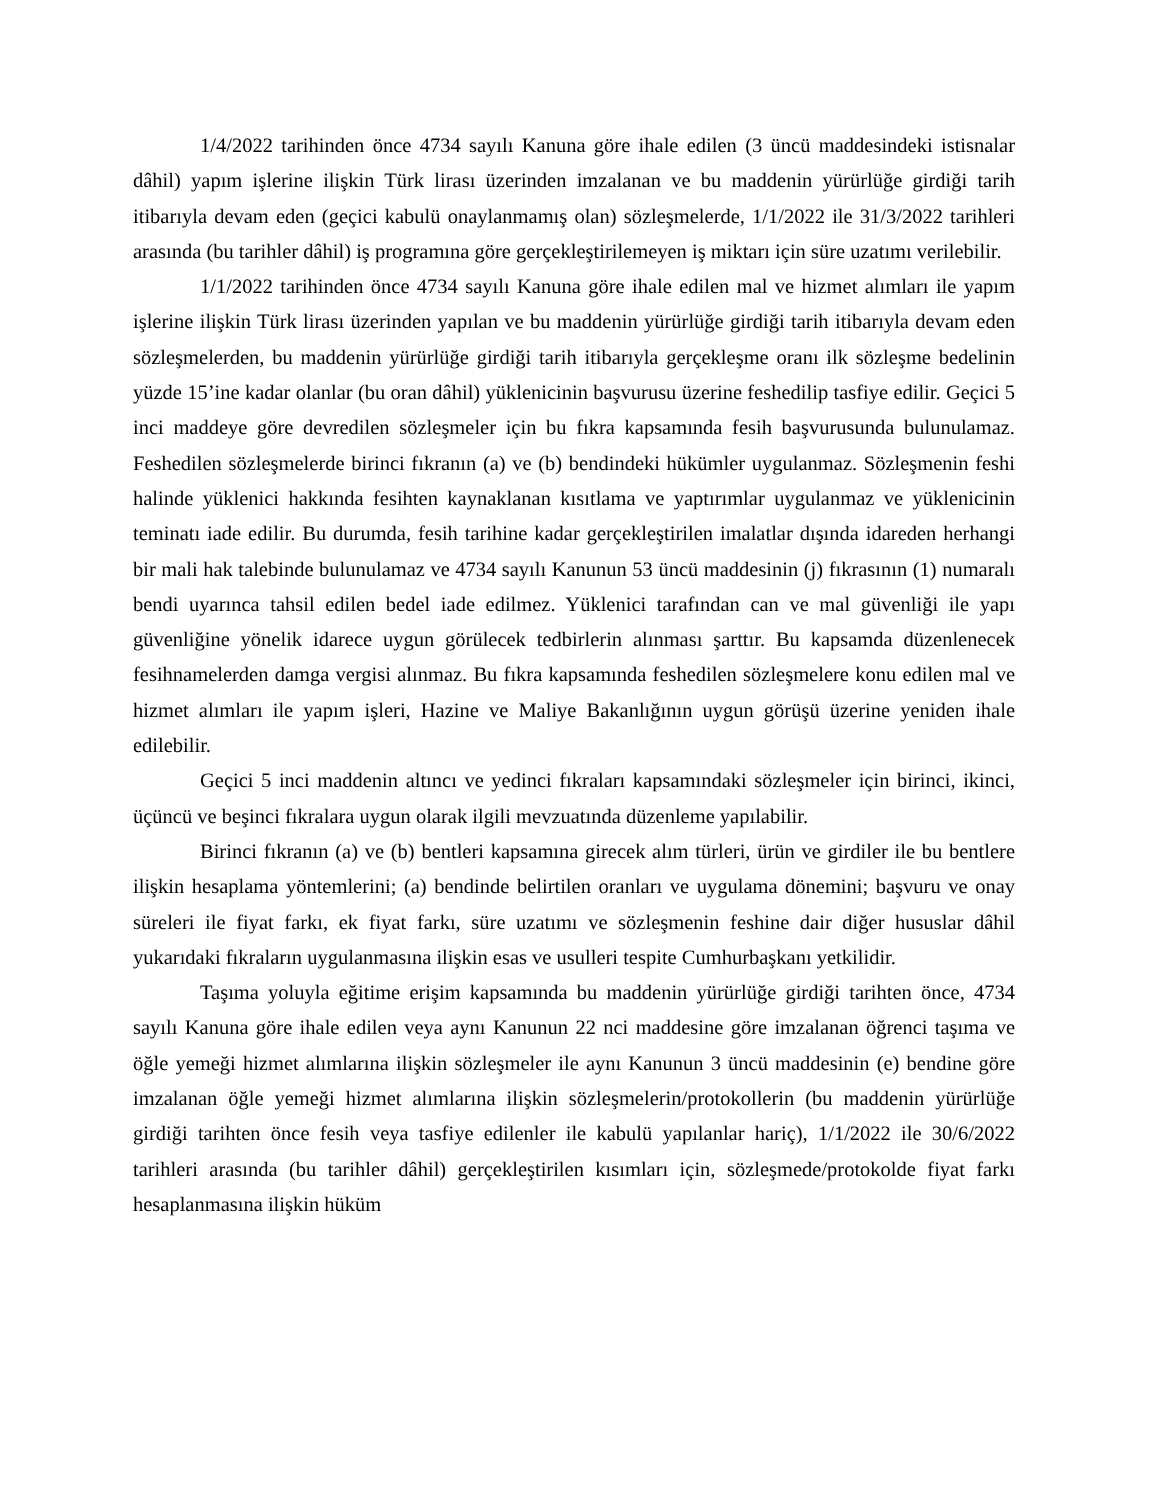1/4/2022 tarihinden önce 4734 sayılı Kanuna göre ihale edilen (3 üncü maddesindeki istisnalar dâhil) yapım işlerine ilişkin Türk lirası üzerinden imzalanan ve bu maddenin yürürlüğe girdiği tarih itibarıyla devam eden (geçici kabulü onaylanmamış olan) sözleşmelerde, 1/1/2022 ile 31/3/2022 tarihleri arasında (bu tarihler dâhil) iş programına göre gerçekleştirilemeyen iş miktarı için süre uzatımı verilebilir.
1/1/2022 tarihinden önce 4734 sayılı Kanuna göre ihale edilen mal ve hizmet alımları ile yapım işlerine ilişkin Türk lirası üzerinden yapılan ve bu maddenin yürürlüğe girdiği tarih itibarıyla devam eden sözleşmelerden, bu maddenin yürürlüğe girdiği tarih itibarıyla gerçekleşme oranı ilk sözleşme bedelinin yüzde 15’ine kadar olanlar (bu oran dâhil) yüklenicinin başvurusu üzerine feshedilip tasfiye edilir. Geçici 5 inci maddeye göre devredilen sözleşmeler için bu fıkra kapsamında fesih başvurusunda bulunulamaz. Feshedilen sözleşmelerde birinci fıkranın (a) ve (b) bendindeki hükümler uygulanmaz. Sözleşmenin feshi halinde yüklenici hakkında fesihten kaynaklanan kısıtlama ve yaptırımlar uygulanmaz ve yüklenicinin teminatı iade edilir. Bu durumda, fesih tarihine kadar gerçekleştirilen imalatlar dışında idareden herhangi bir mali hak talebinde bulunulamaz ve 4734 sayılı Kanunun 53 üncü maddesinin (j) fıkrasının (1) numaralı bendi uyarınca tahsil edilen bedel iade edilmez. Yüklenici tarafından can ve mal güvenliği ile yapı güvenliğine yönelik idarece uygun görülecek tedbirlerin alınması şarttır. Bu kapsamda düzenlenecek fesihnamelerden damga vergisi alınmaz. Bu fıkra kapsamında feshedilen sözleşmelere konu edilen mal ve hizmet alımları ile yapım işleri, Hazine ve Maliye Bakanlığının uygun görüşü üzerine yeniden ihale edilebilir.
Geçici 5 inci maddenin altıncı ve yedinci fıkraları kapsamındaki sözleşmeler için birinci, ikinci, üçüncü ve beşinci fıkralara uygun olarak ilgili mevzuatında düzenleme yapılabilir.
Birinci fıkranın (a) ve (b) bentleri kapsamına girecek alım türleri, ürün ve girdiler ile bu bentlere ilişkin hesaplama yöntemlerini; (a) bendinde belirtilen oranları ve uygulama dönemini; başvuru ve onay süreleri ile fiyat farkı, ek fiyat farkı, süre uzatımı ve sözleşmenin feshine dair diğer hususlar dâhil yukarıdaki fıkraların uygulanmasına ilişkin esas ve usulleri tespite Cumhurbaşkanı yetkilidir.
Taşıma yoluyla eğitime erişim kapsamında bu maddenin yürürlüğe girdiği tarihten önce, 4734 sayılı Kanuna göre ihale edilen veya aynı Kanunun 22 nci maddesine göre imzalanan öğrenci taşıma ve öğle yemeği hizmet alımlarına ilişkin sözleşmeler ile aynı Kanunun 3 üncü maddesinin (e) bendine göre imzalanan öğle yemeği hizmet alımlarına ilişkin sözleşmelerin/protokollerin (bu maddenin yürürlüğe girdiği tarihten önce fesih veya tasfiye edilenler ile kabulü yapılanlar hariç), 1/1/2022 ile 30/6/2022 tarihleri arasında (bu tarihler dâhil) gerçekleştirilen kısımları için, sözleşmede/protokolde fiyat farkı hesaplanmasına ilişkin hüküm